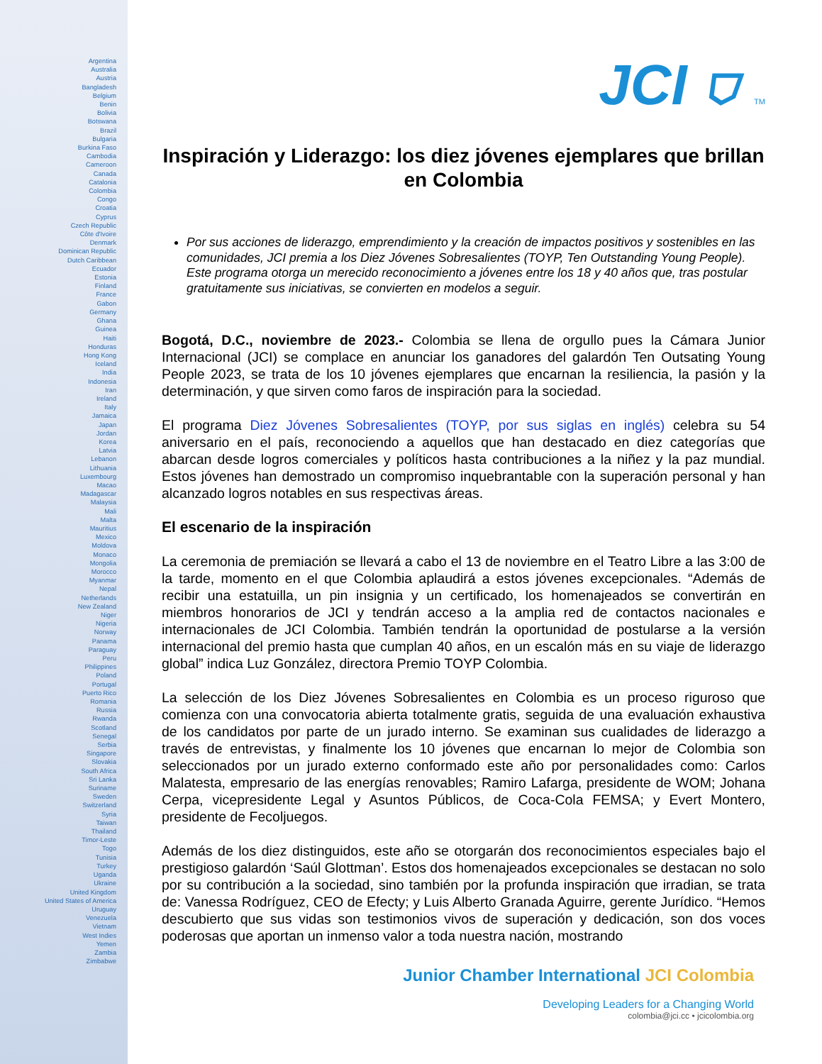Argentina
Australia
Austria
Bangladesh
Belgium
Benin
Bolivia
Botswana
Brazil
Bulgaria
Burkina Faso
Cambodia
Cameroon
Canada
Catalonia
Colombia
Congo
Croatia
Cyprus
Czech Republic
Côte d'Ivoire
Denmark
Dominican Republic
Dutch Caribbean
Ecuador
Estonia
Finland
France
Gabon
Germany
Ghana
Guinea
Haiti
Honduras
Hong Kong
Iceland
India
Indonesia
Iran
Ireland
Italy
Jamaica
Japan
Jordan
Korea
Latvia
Lebanon
Lithuania
Luxembourg
Macao
Madagascar
Malaysia
Mali
Malta
Mauritius
Mexico
Moldova
Monaco
Mongolia
Morocco
Myanmar
Nepal
Netherlands
New Zealand
Niger
Nigeria
Norway
Panama
Paraguay
Peru
Philippines
Poland
Portugal
Puerto Rico
Romania
Russia
Rwanda
Scotland
Senegal
Serbia
Singapore
Slovakia
South Africa
Sri Lanka
Suriname
Sweden
Switzerland
Syria
Taiwan
Thailand
Timor-Leste
Togo
Tunisia
Turkey
Uganda
Ukraine
United Kingdom
United States of America
Uruguay
Venezuela
Vietnam
West Indies
Yemen
Zambia
Zimbabwe
JCI ⛉ TM
Inspiración y Liderazgo: los diez jóvenes ejemplares que brillan en Colombia
Por sus acciones de liderazgo, emprendimiento y la creación de impactos positivos y sostenibles en las comunidades, JCI premia a los Diez Jóvenes Sobresalientes (TOYP, Ten Outstanding Young People). Este programa otorga un merecido reconocimiento a jóvenes entre los 18 y 40 años que, tras postular gratuitamente sus iniciativas, se convierten en modelos a seguir.
Bogotá, D.C., noviembre de 2023.- Colombia se llena de orgullo pues la Cámara Junior Internacional (JCI) se complace en anunciar los ganadores del galardón Ten Outsating Young People 2023, se trata de los 10 jóvenes ejemplares que encarnan la resiliencia, la pasión y la determinación, y que sirven como faros de inspiración para la sociedad.
El programa Diez Jóvenes Sobresalientes (TOYP, por sus siglas en inglés) celebra su 54 aniversario en el país, reconociendo a aquellos que han destacado en diez categorías que abarcan desde logros comerciales y políticos hasta contribuciones a la niñez y la paz mundial. Estos jóvenes han demostrado un compromiso inquebrantable con la superación personal y han alcanzado logros notables en sus respectivas áreas.
El escenario de la inspiración
La ceremonia de premiación se llevará a cabo el 13 de noviembre en el Teatro Libre a las 3:00 de la tarde, momento en el que Colombia aplaudirá a estos jóvenes excepcionales. “Además de recibir una estatuilla, un pin insignia y un certificado, los homenajeados se convertirán en miembros honorarios de JCI y tendrán acceso a la amplia red de contactos nacionales e internacionales de JCI Colombia. También tendrán la oportunidad de postularse a la versión internacional del premio hasta que cumplan 40 años, en un escalón más en su viaje de liderazgo global” indica Luz González, directora Premio TOYP Colombia.
La selección de los Diez Jóvenes Sobresalientes en Colombia es un proceso riguroso que comienza con una convocatoria abierta totalmente gratis, seguida de una evaluación exhaustiva de los candidatos por parte de un jurado interno. Se examinan sus cualidades de liderazgo a través de entrevistas, y finalmente los 10 jóvenes que encarnan lo mejor de Colombia son seleccionados por un jurado externo conformado este año por personalidades como: Carlos Malatesta, empresario de las energías renovables; Ramiro Lafarga, presidente de WOM; Johana Cerpa, vicepresidente Legal y Asuntos Públicos, de Coca-Cola FEMSA; y Evert Montero, presidente de Fecoljuegos.
Además de los diez distinguidos, este año se otorgarán dos reconocimientos especiales bajo el prestigioso galardón ‘Saúl Glottman’. Estos dos homenajeados excepcionales se destacan no solo por su contribución a la sociedad, sino también por la profunda inspiración que irradian, se trata de: Vanessa Rodríguez, CEO de Efecty; y Luis Alberto Granada Aguirre, gerente Jurídico. “Hemos descubierto que sus vidas son testimonios vivos de superación y dedicación, son dos voces poderosas que aportan un inmenso valor a toda nuestra nación, mostrando
Junior Chamber International JCI Colombia
Developing Leaders for a Changing World
colombia@jci.cc • jcicolombia.org